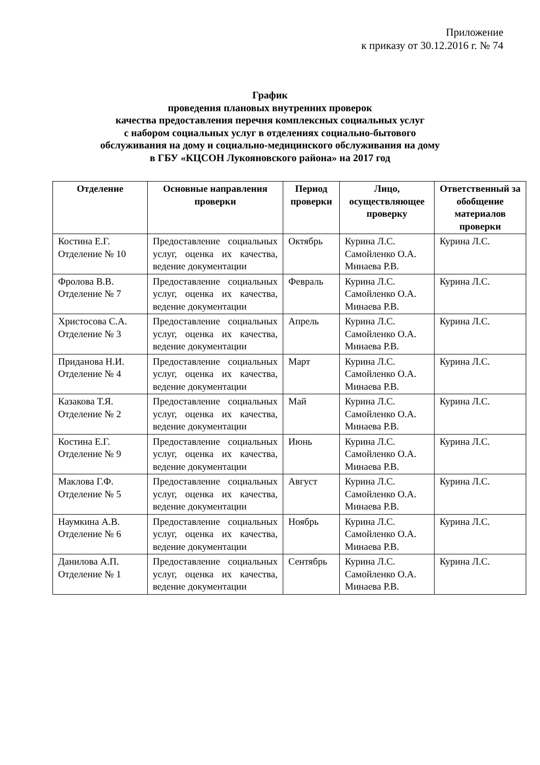Приложение
к приказу от 30.12.2016 г. № 74
График
проведения плановых внутренних проверок
качества предоставления перечня комплексных социальных услуг
с набором социальных услуг в отделениях социально-бытового
обслуживания на дому и социально-медицинского обслуживания на дому
в ГБУ «КЦСОН Лукояновского района» на 2017 год
| Отделение | Основные направления проверки | Период проверки | Лицо, осуществляющее проверку | Ответственный за обобщение материалов проверки |
| --- | --- | --- | --- | --- |
| Костина Е.Г. Отделение № 10 | Предоставление социальных услуг, оценка их качества, ведение документации | Октябрь | Курина Л.С. Самойленко О.А. Минаева Р.В. | Курина Л.С. |
| Фролова В.В. Отделение № 7 | Предоставление социальных услуг, оценка их качества, ведение документации | Февраль | Курина Л.С. Самойленко О.А. Минаева Р.В. | Курина Л.С. |
| Христосова С.А. Отделение № 3 | Предоставление социальных услуг, оценка их качества, ведение документации | Апрель | Курина Л.С. Самойленко О.А. Минаева Р.В. | Курина Л.С. |
| Приданова Н.И. Отделение № 4 | Предоставление социальных услуг, оценка их качества, ведение документации | Март | Курина Л.С. Самойленко О.А. Минаева Р.В. | Курина Л.С. |
| Казакова Т.Я. Отделение № 2 | Предоставление социальных услуг, оценка их качества, ведение документации | Май | Курина Л.С. Самойленко О.А. Минаева Р.В. | Курина Л.С. |
| Костина Е.Г. Отделение № 9 | Предоставление социальных услуг, оценка их качества, ведение документации | Июнь | Курина Л.С. Самойленко О.А. Минаева Р.В. | Курина Л.С. |
| Маклова Г.Ф. Отделение № 5 | Предоставление социальных услуг, оценка их качества, ведение документации | Август | Курина Л.С. Самойленко О.А. Минаева Р.В. | Курина Л.С. |
| Наумкина А.В. Отделение № 6 | Предоставление социальных услуг, оценка их качества, ведение документации | Ноябрь | Курина Л.С. Самойленко О.А. Минаева Р.В. | Курина Л.С. |
| Данилова А.П. Отделение № 1 | Предоставление социальных услуг, оценка их качества, ведение документации | Сентябрь | Курина Л.С. Самойленко О.А. Минаева Р.В. | Курина Л.С. |